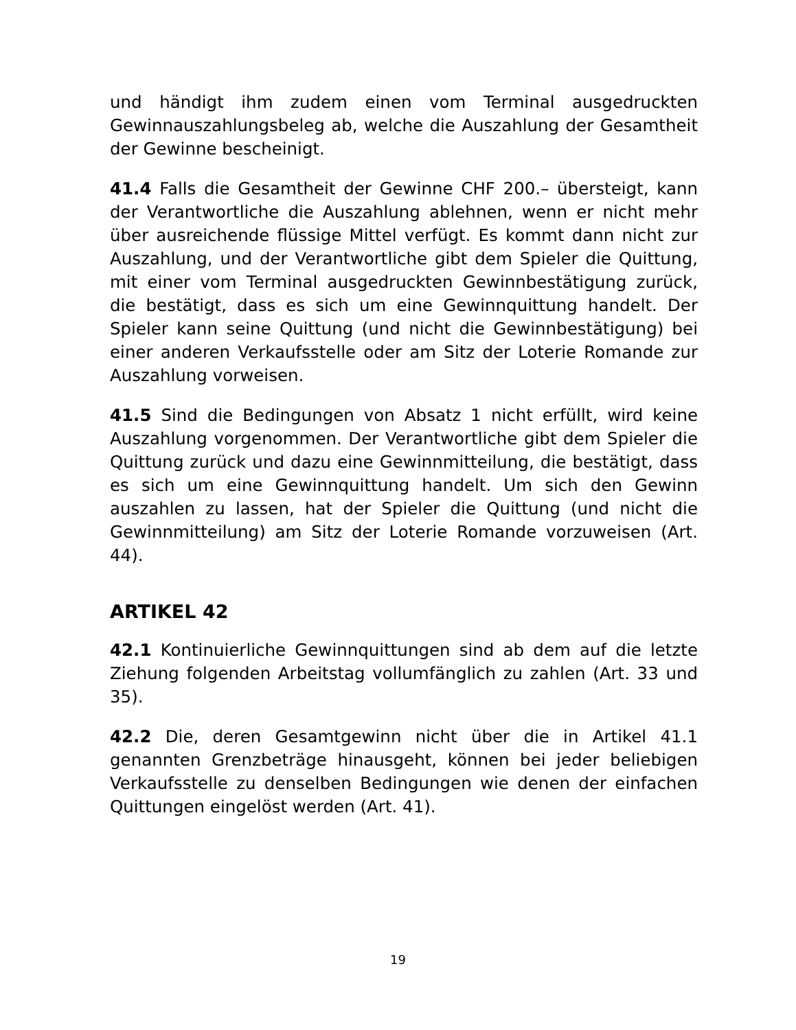und händigt ihm zudem einen vom Terminal ausgedruckten Gewinnauszahlungsbeleg ab, welche die Auszahlung der Gesamtheit der Gewinne bescheinigt.
41.4 Falls die Gesamtheit der Gewinne CHF 200.– übersteigt, kann der Verantwortliche die Auszahlung ablehnen, wenn er nicht mehr über ausreichende flüssige Mittel verfügt. Es kommt dann nicht zur Auszahlung, und der Verantwortliche gibt dem Spieler die Quittung, mit einer vom Terminal ausgedruckten Gewinnbestätigung zurück, die bestätigt, dass es sich um eine Gewinnquittung handelt. Der Spieler kann seine Quittung (und nicht die Gewinnbestätigung) bei einer anderen Verkaufsstelle oder am Sitz der Loterie Romande zur Auszahlung vorweisen.
41.5 Sind die Bedingungen von Absatz 1 nicht erfüllt, wird keine Auszahlung vorgenommen. Der Verantwortliche gibt dem Spieler die Quittung zurück und dazu eine Gewinnmitteilung, die bestätigt, dass es sich um eine Gewinnquittung handelt. Um sich den Gewinn auszahlen zu lassen, hat der Spieler die Quittung (und nicht die Gewinnmitteilung) am Sitz der Loterie Romande vorzuweisen (Art. 44).
ARTIKEL 42
42.1 Kontinuierliche Gewinnquittungen sind ab dem auf die letzte Ziehung folgenden Arbeitstag vollumfänglich zu zahlen (Art. 33 und 35).
42.2 Die, deren Gesamtgewinn nicht über die in Artikel 41.1 genannten Grenzbeträge hinausgeht, können bei jeder beliebigen Verkaufsstelle zu denselben Bedingungen wie denen der einfachen Quittungen eingelöst werden (Art. 41).
19